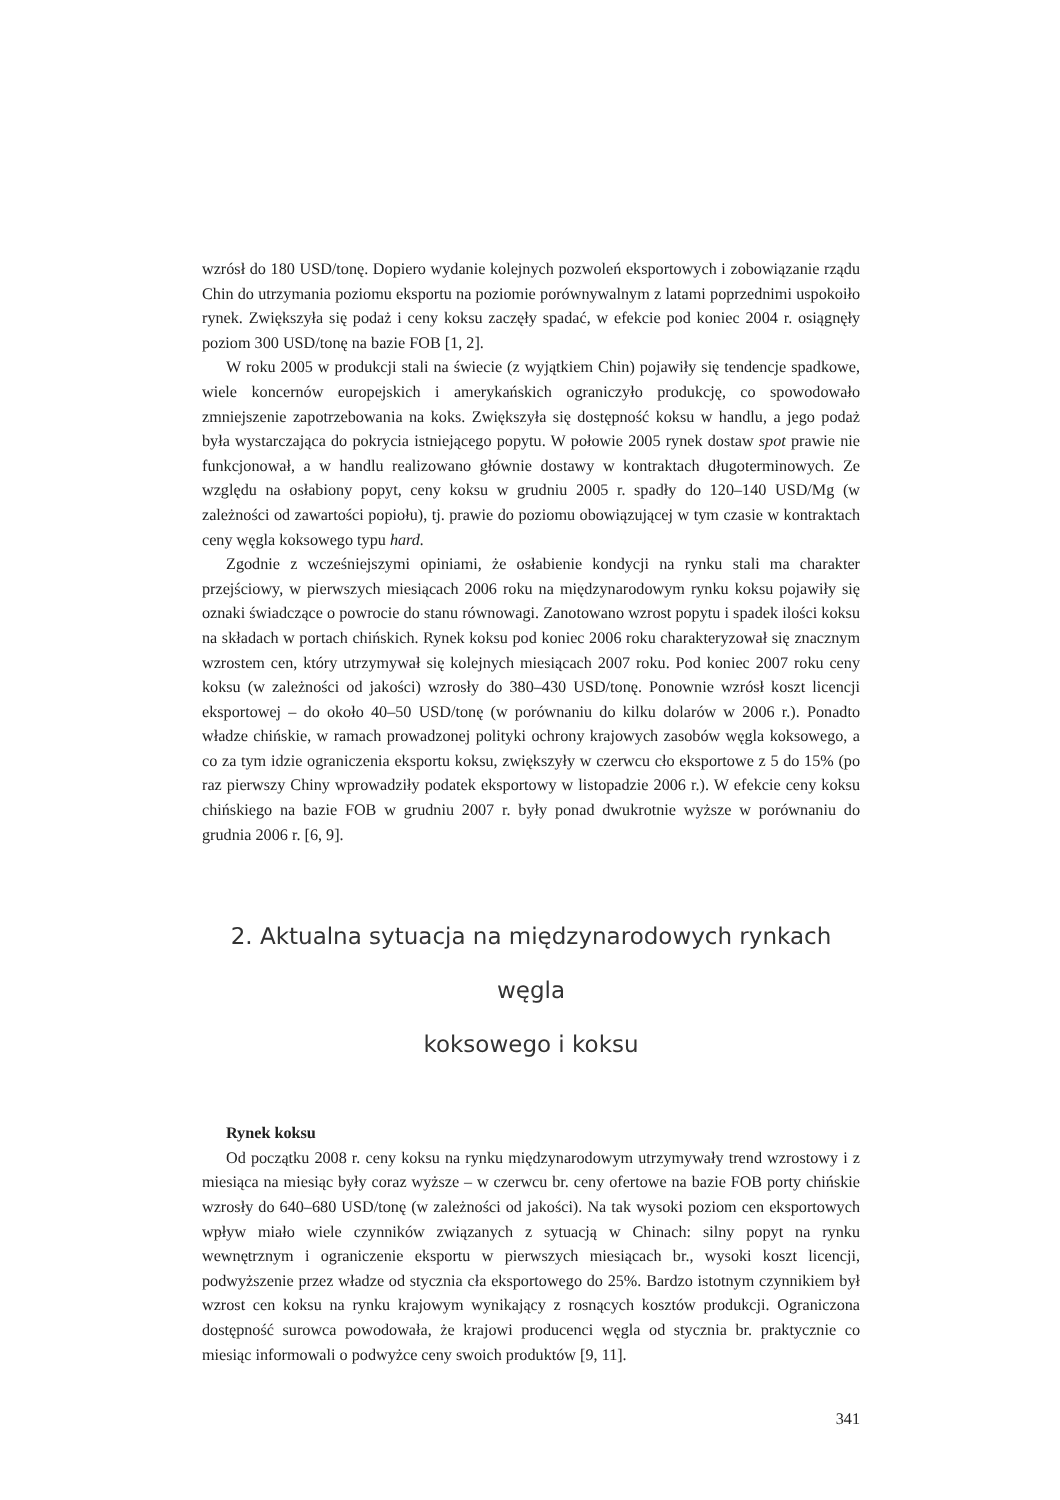wzrósł do 180 USD/tonę. Dopiero wydanie kolejnych pozwoleń eksportowych i zobowiązanie rządu Chin do utrzymania poziomu eksportu na poziomie porównywalnym z latami poprzednimi uspokoiło rynek. Zwiększyła się podaż i ceny koksu zaczęły spadać, w efekcie pod koniec 2004 r. osiągnęły poziom 300 USD/tonę na bazie FOB [1, 2].
W roku 2005 w produkcji stali na świecie (z wyjątkiem Chin) pojawiły się tendencje spadkowe, wiele koncernów europejskich i amerykańskich ograniczyło produkcję, co spowodowało zmniejszenie zapotrzebowania na koks. Zwiększyła się dostępność koksu w handlu, a jego podaż była wystarczająca do pokrycia istniejącego popytu. W połowie 2005 rynek dostaw spot prawie nie funkcjonował, a w handlu realizowano głównie dostawy w kontraktach długoterminowych. Ze względu na osłabiony popyt, ceny koksu w grudniu 2005 r. spadły do 120–140 USD/Mg (w zależności od zawartości popiołu), tj. prawie do poziomu obowiązującej w tym czasie w kontraktach ceny węgla koksowego typu hard.
Zgodnie z wcześniejszymi opiniami, że osłabienie kondycji na rynku stali ma charakter przejściowy, w pierwszych miesiącach 2006 roku na międzynarodowym rynku koksu pojawiły się oznaki świadczące o powrocie do stanu równowagi. Zanotowano wzrost popytu i spadek ilości koksu na składach w portach chińskich. Rynek koksu pod koniec 2006 roku charakteryzował się znacznym wzrostem cen, który utrzymywał się kolejnych miesiącach 2007 roku. Pod koniec 2007 roku ceny koksu (w zależności od jakości) wzrosły do 380–430 USD/tonę. Ponownie wzrósł koszt licencji eksportowej – do około 40–50 USD/tonę (w porównaniu do kilku dolarów w 2006 r.). Ponadto władze chińskie, w ramach prowadzonej polityki ochrony krajowych zasobów węgla koksowego, a co za tym idzie ograniczenia eksportu koksu, zwiększyły w czerwcu cło eksportowe z 5 do 15% (po raz pierwszy Chiny wprowadziły podatek eksportowy w listopadzie 2006 r.). W efekcie ceny koksu chińskiego na bazie FOB w grudniu 2007 r. były ponad dwukrotnie wyższe w porównaniu do grudnia 2006 r. [6, 9].
2. Aktualna sytuacja na międzynarodowych rynkach węgla
koksowego i koksu
Rynek koksu
Od początku 2008 r. ceny koksu na rynku międzynarodowym utrzymywały trend wzrostowy i z miesiąca na miesiąc były coraz wyższe – w czerwcu br. ceny ofertowe na bazie FOB porty chińskie wzrosły do 640–680 USD/tonę (w zależności od jakości). Na tak wysoki poziom cen eksportowych wpływ miało wiele czynników związanych z sytuacją w Chinach: silny popyt na rynku wewnętrznym i ograniczenie eksportu w pierwszych miesiącach br., wysoki koszt licencji, podwyższenie przez władze od stycznia cła eksportowego do 25%. Bardzo istotnym czynnikiem był wzrost cen koksu na rynku krajowym wynikający z rosnących kosztów produkcji. Ograniczona dostępność surowca powodowała, że krajowi producenci węgla od stycznia br. praktycznie co miesiąc informowali o podwyżce ceny swoich produktów [9, 11].
341